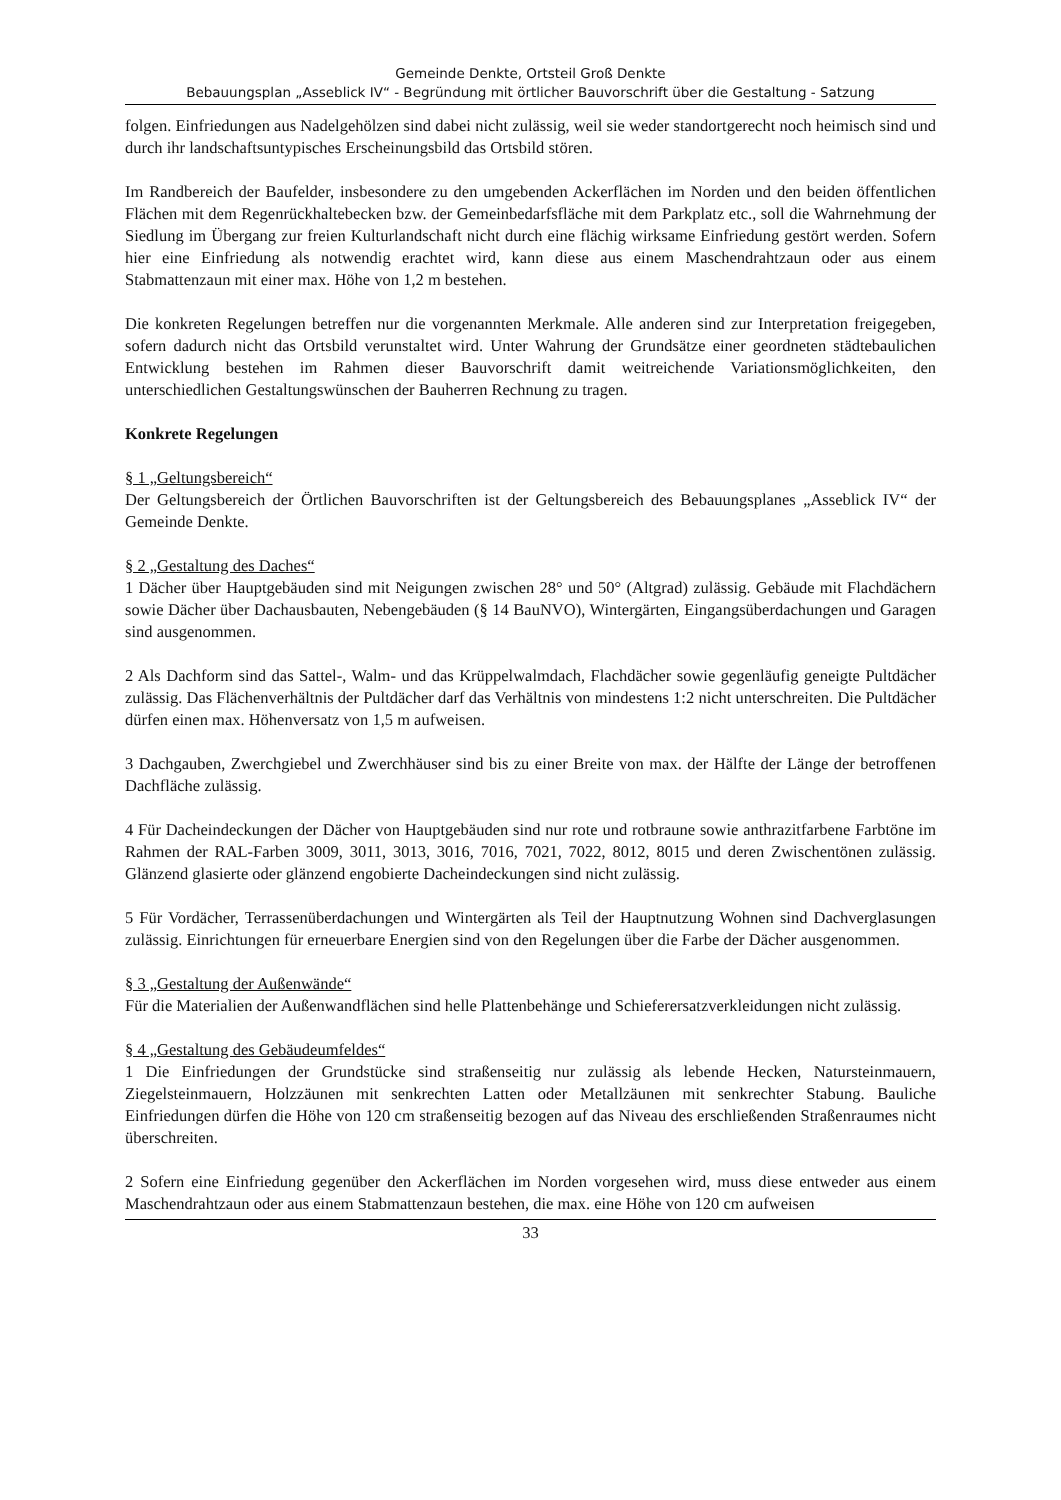Gemeinde Denkte, Ortsteil Groß Denkte
Bebauungsplan „Asseblick IV“ - Begründung mit örtlicher Bauvorschrift über die Gestaltung - Satzung
folgen. Einfriedungen aus Nadelgehölzen sind dabei nicht zulässig, weil sie weder standortgerecht noch heimisch sind und durch ihr landschaftsuntypisches Erscheinungsbild das Ortsbild stören.
Im Randbereich der Baufelder, insbesondere zu den umgebenden Ackerflächen im Norden und den beiden öffentlichen Flächen mit dem Regenrückhaltebecken bzw. der Gemeinbedarfsfläche mit dem Parkplatz etc., soll die Wahrnehmung der Siedlung im Übergang zur freien Kulturlandschaft nicht durch eine flächig wirksame Einfriedung gestört werden. Sofern hier eine Einfriedung als notwendig erachtet wird, kann diese aus einem Maschendrahtzaun oder aus einem Stabmattenzaun mit einer max. Höhe von 1,2 m bestehen.
Die konkreten Regelungen betreffen nur die vorgenannten Merkmale. Alle anderen sind zur Interpretation freigegeben, sofern dadurch nicht das Ortsbild verunstaltet wird. Unter Wahrung der Grundsätze einer geordneten städtebaulichen Entwicklung bestehen im Rahmen dieser Bauvorschrift damit weitreichende Variationsmöglichkeiten, den unterschiedlichen Gestaltungswünschen der Bauherren Rechnung zu tragen.
Konkrete Regelungen
§ 1 „Geltungsbereich“
Der Geltungsbereich der Örtlichen Bauvorschriften ist der Geltungsbereich des Bebauungsplanes „Asseblick IV“ der Gemeinde Denkte.
§ 2 „Gestaltung des Daches“
1 Dächer über Hauptgebäuden sind mit Neigungen zwischen 28° und 50° (Altgrad) zulässig. Gebäude mit Flachdächern sowie Dächer über Dachausbauten, Nebengebäuden (§ 14 BauNVO), Wintergärten, Eingangsüberdachungen und Garagen sind ausgenommen.
2 Als Dachform sind das Sattel-, Walm- und das Krüppelwalmdach, Flachdächer sowie gegenläufig geneigte Pultdächer zulässig. Das Flächenverhältnis der Pultdächer darf das Verhältnis von mindestens 1:2 nicht unterschreiten. Die Pultdächer dürfen einen max. Höhenversatz von 1,5 m aufweisen.
3 Dachgauben, Zwerchgiebel und Zwerchhäuser sind bis zu einer Breite von max. der Hälfte der Länge der betroffenen Dachfläche zulässig.
4 Für Dacheindeckungen der Dächer von Hauptgebäuden sind nur rote und rotbraune sowie anthrazitfarbene Farbtöne im Rahmen der RAL-Farben 3009, 3011, 3013, 3016, 7016, 7021, 7022, 8012, 8015 und deren Zwischentönen zulässig. Glänzend glasierte oder glänzend engobierte Dacheindeckungen sind nicht zulässig.
5 Für Vordächer, Terrassenüberdachungen und Wintergärten als Teil der Hauptnutzung Wohnen sind Dachverglasungen zulässig. Einrichtungen für erneuerbare Energien sind von den Regelungen über die Farbe der Dächer ausgenommen.
§ 3 „Gestaltung der Außenwände“
Für die Materialien der Außenwandflächen sind helle Plattenbehänge und Schieferersatzverkleidungen nicht zulässig.
§ 4 „Gestaltung des Gebäudeumfeldes“
1 Die Einfriedungen der Grundstücke sind straßenseitig nur zulässig als lebende Hecken, Natursteinmauern, Ziegelsteinmauern, Holzzäunen mit senkrechten Latten oder Metallzäunen mit senkrechter Stabung. Bauliche Einfriedungen dürfen die Höhe von 120 cm straßenseitig bezogen auf das Niveau des erschließenden Straßenraumes nicht überschreiten.
2 Sofern eine Einfriedung gegenüber den Ackerflächen im Norden vorgesehen wird, muss diese entweder aus einem Maschendrahtzaun oder aus einem Stabmattenzaun bestehen, die max. eine Höhe von 120 cm aufweisen
33